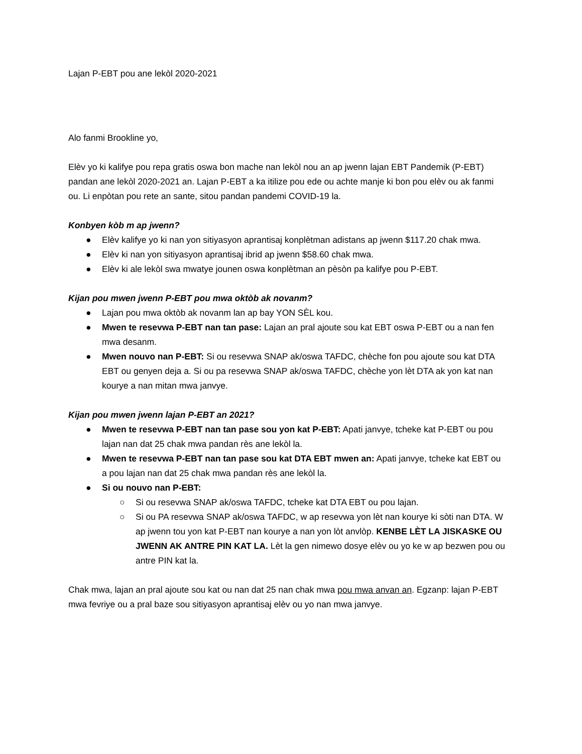Lajan P-EBT pou ane lekòl 2020-2021
Alo fanmi Brookline yo,
Elèv yo ki kalifye pou repa gratis oswa bon mache nan lekòl nou an ap jwenn lajan EBT Pandemik (P-EBT) pandan ane lekòl 2020-2021 an. Lajan P-EBT a ka itilize pou ede ou achte manje ki bon pou elèv ou ak fanmi ou. Li enpòtan pou rete an sante, sitou pandan pandemi COVID-19 la.
Konbyen kòb m ap jwenn?
● Elèv kalifye yo ki nan yon sitiyasyon aprantisaj konplètman adistans ap jwenn $117.20 chak mwa.
● Elèv ki nan yon sitiyasyon aprantisaj ibrid ap jwenn $58.60 chak mwa.
● Elèv ki ale lekòl swa mwatye jounen oswa konplètman an pèsòn pa kalifye pou P-EBT.
Kijan pou mwen jwenn P-EBT pou mwa oktòb ak novanm?
● Lajan pou mwa oktòb ak novanm lan ap bay YON SÈL kou.
● Mwen te resevwa P-EBT nan tan pase: Lajan an pral ajoute sou kat EBT oswa P-EBT ou a nan fen mwa desanm.
● Mwen nouvo nan P-EBT: Si ou resevwa SNAP ak/oswa TAFDC, chèche fon pou ajoute sou kat DTA EBT ou genyen deja a. Si ou pa resevwa SNAP ak/oswa TAFDC, chèche yon lèt DTA ak yon kat nan kourye a nan mitan mwa janvye.
Kijan pou mwen jwenn lajan P-EBT an 2021?
● Mwen te resevwa P-EBT nan tan pase sou yon kat P-EBT: Apati janvye, tcheke kat P-EBT ou pou lajan nan dat 25 chak mwa pandan rès ane lekòl la.
● Mwen te resevwa P-EBT nan tan pase sou kat DTA EBT mwen an: Apati janvye, tcheke kat EBT ou a pou lajan nan dat 25 chak mwa pandan rès ane lekòl la.
● Si ou nouvo nan P-EBT:
○ Si ou resevwa SNAP ak/oswa TAFDC, tcheke kat DTA EBT ou pou lajan.
○ Si ou PA resevwa SNAP ak/oswa TAFDC, w ap resevwa yon lèt nan kourye ki sòti nan DTA. W ap jwenn tou yon kat P-EBT nan kourye a nan yon lòt anvlòp. KENBE LÈT LA JISKASKE OU JWENN AK ANTRE PIN KAT LA. Lèt la gen nimewo dosye elèv ou yo ke w ap bezwen pou ou antre PIN kat la.
Chak mwa, lajan an pral ajoute sou kat ou nan dat 25 nan chak mwa pou mwa anvan an. Egzanp: lajan P-EBT mwa fevriye ou a pral baze sou sitiyasyon aprantisaj elèv ou yo nan mwa janvye.